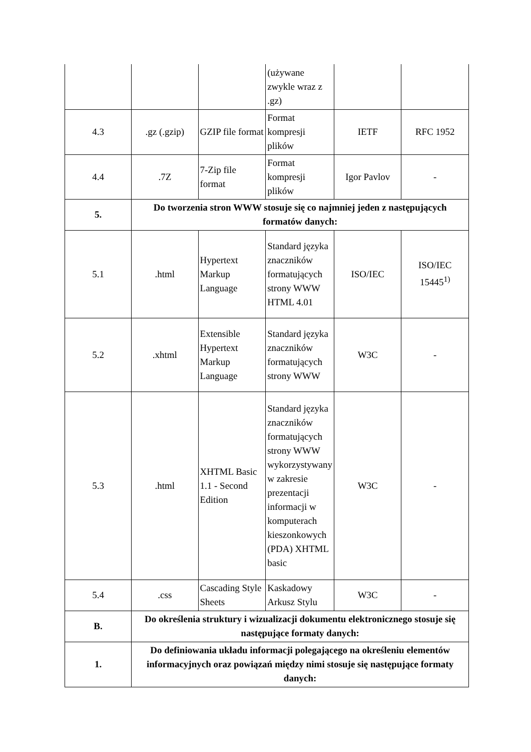| | | | (używane zwykle wraz z .gz) | | |
| 4.3 | .gz (.gzip) | GZIP file format | Format kompresji plików | IETF | RFC 1952 |
| 4.4 | .7Z | 7-Zip file format | Format kompresji plików | Igor Pavlov | - |
| 5. | Do tworzenia stron WWW stosuje się co najmniej jeden z następujących formatów danych: | | | | |
| 5.1 | .html | Hypertext Markup Language | Standard języka znaczników formatujących strony WWW HTML 4.01 | ISO/IEC | ISO/IEC 15445<sup>1)</sup> |
| 5.2 | .xhtml | Extensible Hypertext Markup Language | Standard języka znaczników formatujących strony WWW | W3C | - |
| 5.3 | .html | XHTML Basic 1.1 - Second Edition | Standard języka znaczników formatujących strony WWW wykorzystywany w zakresie prezentacji informacji w komputerach kieszonkowych (PDA) XHTML basic | W3C | - |
| 5.4 | .css | Cascading Style Sheets | Kaskadowy Arkusz Stylu | W3C | - |
| B. | Do określenia struktury i wizualizacji dokumentu elektronicznego stosuje się następujące formaty danych: | | | | |
| 1. | Do definiowania układu informacji polegającego na określeniu elementów informacyjnych oraz powiązań między nimi stosuje się następujące formaty danych: | | | | |